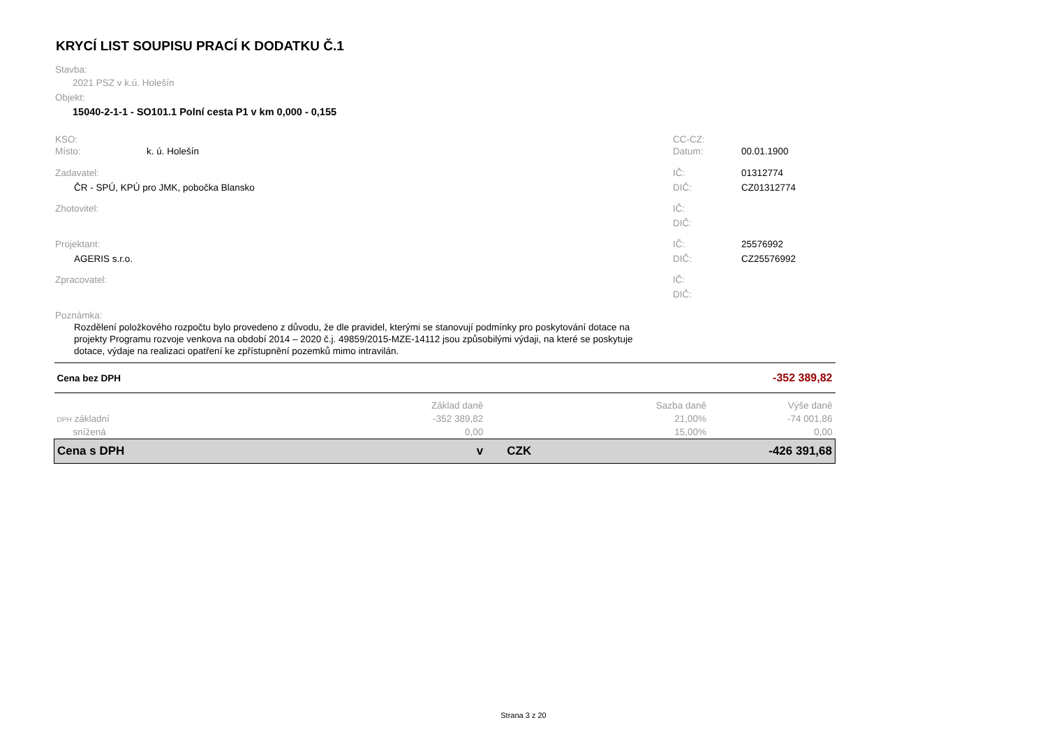KRYCÍ LIST SOUPISU PRACÍ K DODATKU Č.1
Stavba:
2021 PSZ v k.ú. Holešín
Objekt:
15040-2-1-1 - SO101.1 Polní cesta P1 v km 0,000 - 0,155
KSO: CC-CZ:
Místo: k. ú. Holešín Datum: 00.01.1900
Zadavatel: IČ: 01312774
ČR - SPÚ, KPÚ pro JMK, pobočka Blansko DIČ: CZ01312774
Zhotovitel: IČ:
DIČ:
Projektant: IČ: 25576992
AGERIS s.r.o. DIČ: CZ25576992
Zpracovatel: IČ:
DIČ:
Poznámka:
Rozdělení položkového rozpočtu bylo provedeno z důvodu, že dle pravidel, kterými se stanovují podmínky pro poskytování dotace na projekty Programu rozvoje venkova na období 2014 – 2020 č.j. 49859/2015-MZE-14112 jsou způsobilými výdaji, na které se poskytuje dotace, výdaje na realizaci opatření ke zpřístupnění pozemků mimo intravilán.
| Cena bez DPH | -352 389,82 | | | |
| | Základ daně | | Sazba daně | Výše daně |
| DPH základní | -352 389,82 | | 21,00% | -74 001,86 |
| snížená | 0,00 | | 15,00% | 0,00 |
| Cena s DPH | v | CZK | | -426 391,68 |
Strana 3 z 20